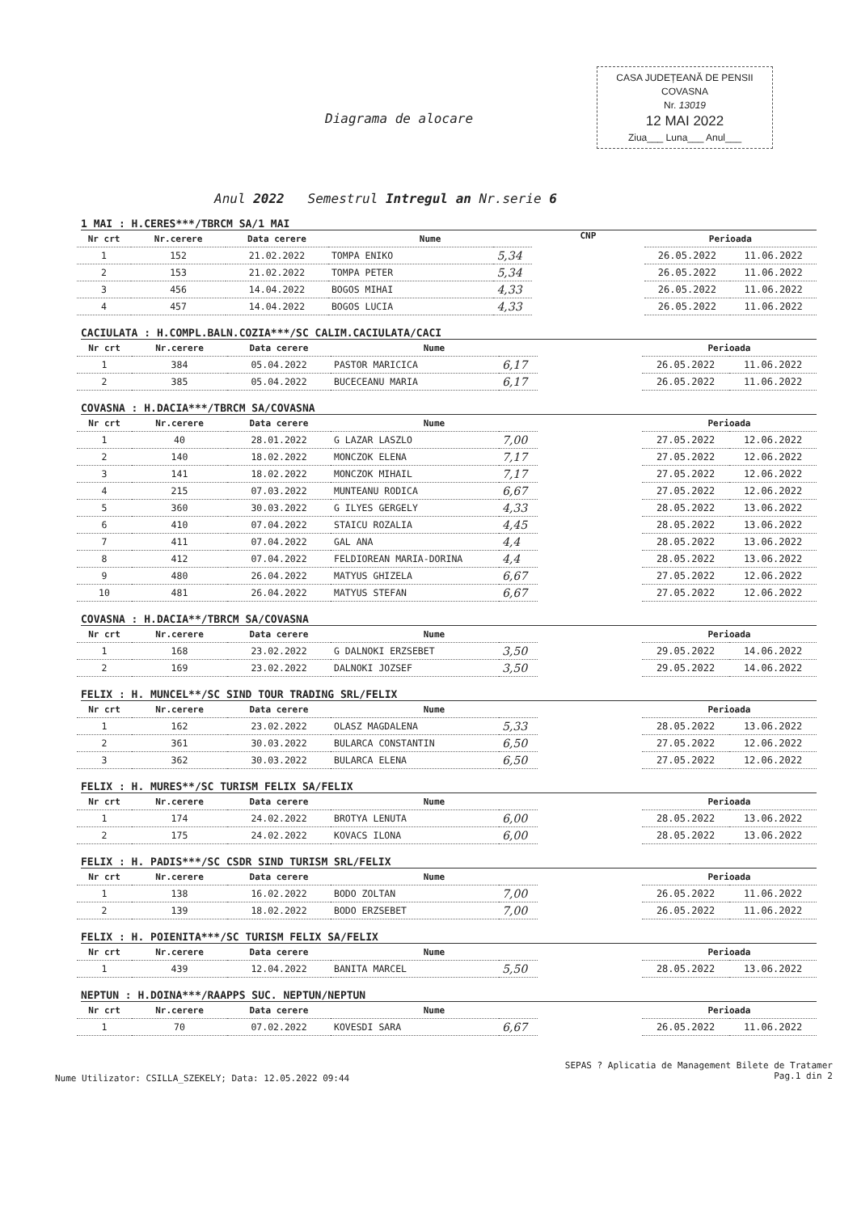CASA JUDEȚEANĂ DE PENSII
COVASNA
Nr. 13019
12 MAI 2022
Ziua___ Luna___ Anul___
Diagrama de alocare
Anul 2022 Semestrul Intregul an Nr.serie 6
1 MAI : H.CERES***/TBRCM SA/1 MAI
| Nr crt | Nr.cerere | Data cerere | Nume | |
| --- | --- | --- | --- | --- |
| 1 | 152 | 21.02.2022 | TOMPA ENIKO | 5,34 |
| 2 | 153 | 21.02.2022 | TOMPA PETER | 5,34 |
| 3 | 456 | 14.04.2022 | BOGOS MIHAI | 4,33 |
| 4 | 457 | 14.04.2022 | BOGOS LUCIA | 4,33 |
CNP
| Perioada | |
| --- | --- |
| 26.05.2022 | 11.06.2022 |
| 26.05.2022 | 11.06.2022 |
| 26.05.2022 | 11.06.2022 |
| 26.05.2022 | 11.06.2022 |
CACIULATA : H.COMPL.BALN.COZIA***/SC CALIM.CACIULATA/CACI
| Nr crt | Nr.cerere | Data cerere | Nume | |
| --- | --- | --- | --- | --- |
| 1 | 384 | 05.04.2022 | PASTOR MARICICA | 6,17 |
| 2 | 385 | 05.04.2022 | BUCECEANU MARIA | 6,17 |
| Perioada | |
| --- | --- |
| 26.05.2022 | 11.06.2022 |
| 26.05.2022 | 11.06.2022 |
COVASNA : H.DACIA***/TBRCM SA/COVASNA
| Nr crt | Nr.cerere | Data cerere | Nume | |
| --- | --- | --- | --- | --- |
| 1 | 40 | 28.01.2022 | G LAZAR LASZLO | 7,00 |
| 2 | 140 | 18.02.2022 | MONCZOK ELENA | 7,17 |
| 3 | 141 | 18.02.2022 | MONCZOK MIHAIL | 7,17 |
| 4 | 215 | 07.03.2022 | MUNTEANU RODICA | 6,67 |
| 5 | 360 | 30.03.2022 | G ILYES GERGELY | 4,33 |
| 6 | 410 | 07.04.2022 | STAICU ROZALIA | 4,45 |
| 7 | 411 | 07.04.2022 | GAL ANA | 4,4 |
| 8 | 412 | 07.04.2022 | FELDIOREAN MARIA-DORINA | 4,4 |
| 9 | 480 | 26.04.2022 | MATYUS GHIZELA | 6,67 |
| 10 | 481 | 26.04.2022 | MATYUS STEFAN | 6,67 |
| Perioada | |
| --- | --- |
| 27.05.2022 | 12.06.2022 |
| 27.05.2022 | 12.06.2022 |
| 27.05.2022 | 12.06.2022 |
| 27.05.2022 | 12.06.2022 |
| 28.05.2022 | 13.06.2022 |
| 28.05.2022 | 13.06.2022 |
| 28.05.2022 | 13.06.2022 |
| 28.05.2022 | 13.06.2022 |
| 27.05.2022 | 12.06.2022 |
| 27.05.2022 | 12.06.2022 |
COVASNA : H.DACIA**/TBRCM SA/COVASNA
| Nr crt | Nr.cerere | Data cerere | Nume | |
| --- | --- | --- | --- | --- |
| 1 | 168 | 23.02.2022 | G DALNOKI ERZSEBET | 3,50 |
| 2 | 169 | 23.02.2022 | DALNOKI JOZSEF | 3,50 |
| Perioada | |
| --- | --- |
| 29.05.2022 | 14.06.2022 |
| 29.05.2022 | 14.06.2022 |
FELIX : H. MUNCEL**/SC SIND TOUR TRADING SRL/FELIX
| Nr crt | Nr.cerere | Data cerere | Nume | |
| --- | --- | --- | --- | --- |
| 1 | 162 | 23.02.2022 | OLASZ MAGDALENA | 5,33 |
| 2 | 361 | 30.03.2022 | BULARCA CONSTANTIN | 6,50 |
| 3 | 362 | 30.03.2022 | BULARCA ELENA | 6,50 |
| Perioada | |
| --- | --- |
| 28.05.2022 | 13.06.2022 |
| 27.05.2022 | 12.06.2022 |
| 27.05.2022 | 12.06.2022 |
FELIX : H. MURES**/SC TURISM FELIX SA/FELIX
| Nr crt | Nr.cerere | Data cerere | Nume | |
| --- | --- | --- | --- | --- |
| 1 | 174 | 24.02.2022 | BROTYA LENUTA | 6,00 |
| 2 | 175 | 24.02.2022 | KOVACS ILONA | 6,00 |
| Perioada | |
| --- | --- |
| 28.05.2022 | 13.06.2022 |
| 28.05.2022 | 13.06.2022 |
FELIX : H. PADIS***/SC CSDR SIND TURISM SRL/FELIX
| Nr crt | Nr.cerere | Data cerere | Nume | |
| --- | --- | --- | --- | --- |
| 1 | 138 | 16.02.2022 | BODO ZOLTAN | 7,00 |
| 2 | 139 | 18.02.2022 | BODO ERZSEBET | 7,00 |
| Perioada | |
| --- | --- |
| 26.05.2022 | 11.06.2022 |
| 26.05.2022 | 11.06.2022 |
FELIX : H. POIENITA***/SC TURISM FELIX SA/FELIX
| Nr crt | Nr.cerere | Data cerere | Nume | |
| --- | --- | --- | --- | --- |
| 1 | 439 | 12.04.2022 | BANITA MARCEL | 5,50 |
| Perioada | |
| --- | --- |
| 28.05.2022 | 13.06.2022 |
NEPTUN : H.DOINA***/RAAPPS SUC. NEPTUN/NEPTUN
| Nr crt | Nr.cerere | Data cerere | Nume | |
| --- | --- | --- | --- | --- |
| 1 | 70 | 07.02.2022 | KOVESDI SARA | 6,67 |
| Perioada | |
| --- | --- |
| 26.05.2022 | 11.06.2022 |
Nume Utilizator: CSILLA_SZEKELY; Data: 12.05.2022 09:44
SEPAS ? Aplicatia de Management Bilete de Tratamer
Pag.1 din 2